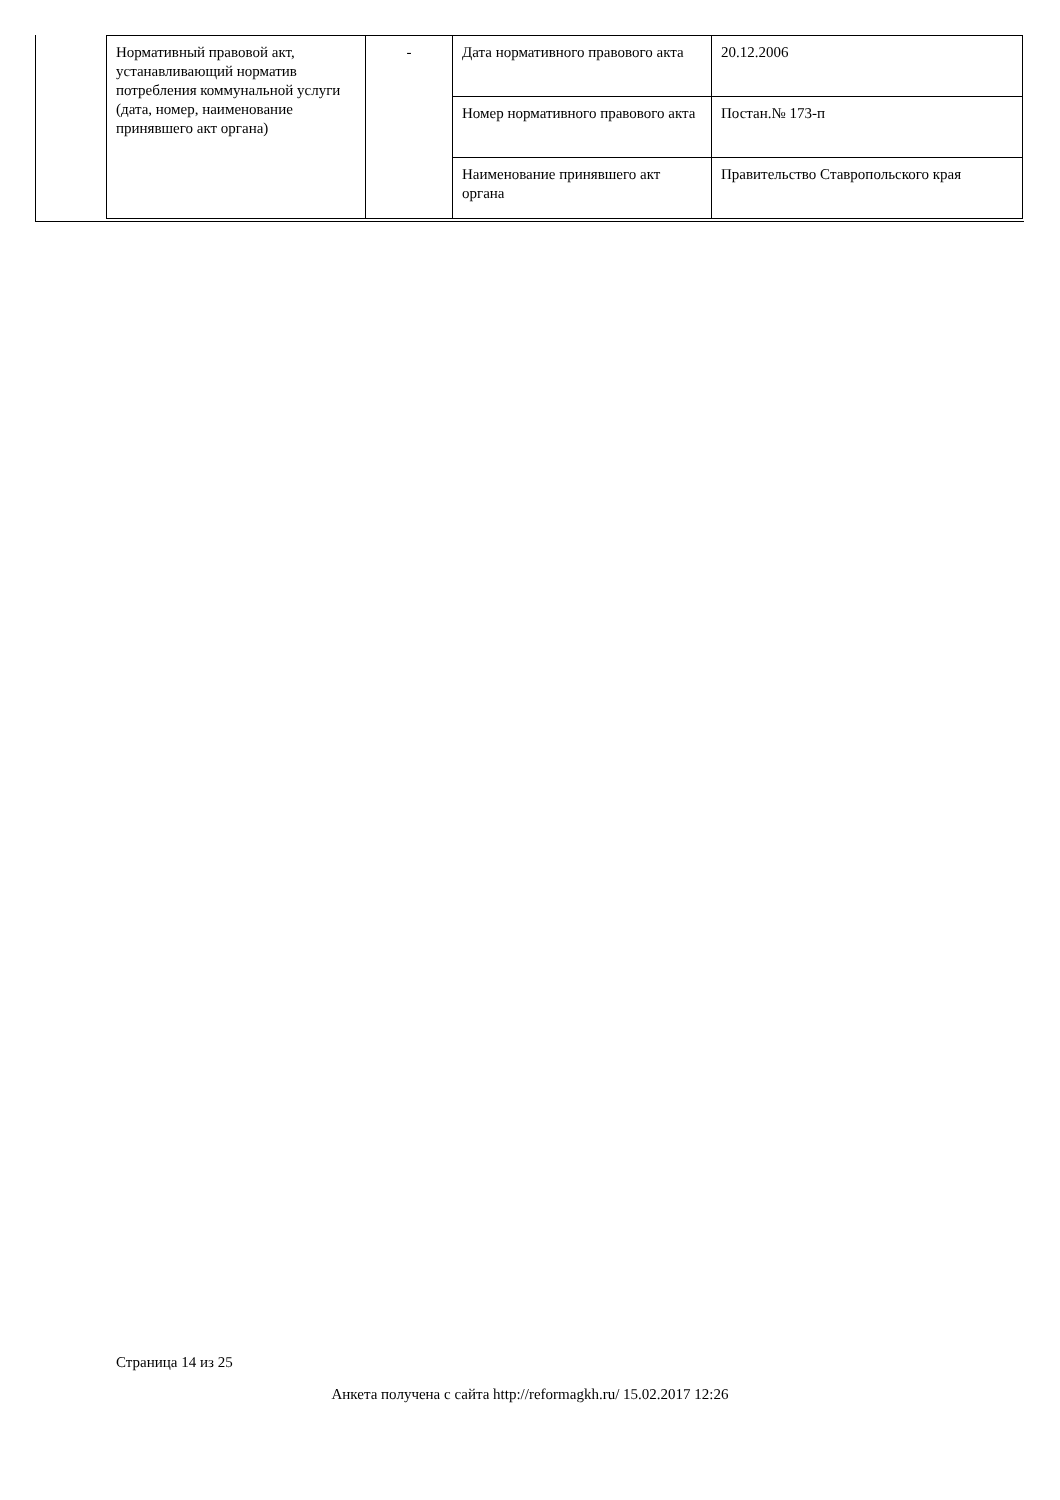| Нормативный правовой акт, устанавливающий норматив потребления коммунальной услуги (дата, номер, наименование принявшего акт органа) | - | Дата нормативного правового акта | 20.12.2006 |
| | | Номер нормативного правового акта | Постан.№ 173-п |
| | | Наименование принявшего акт органа | Правительство Ставропольского края |
Страница 14 из 25
Анкета получена с сайта http://reformagkh.ru/ 15.02.2017 12:26